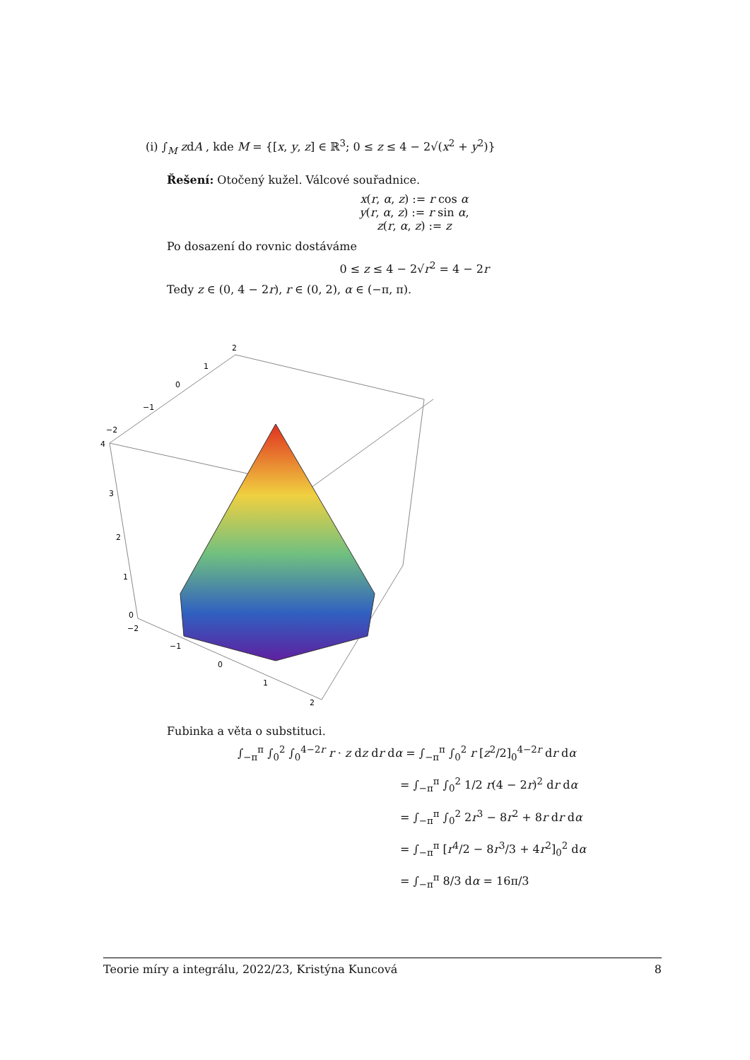(i) ∫<sub>M</sub> zdA , kde M = {[x, y, z] ∈ ℝ<sup>3</sup>; 0 ≤ z ≤ 4 − 2√(x<sup>2</sup> + y<sup>2</sup>)}
Řešení: Otočený kužel. Válcové souřadnice.
x(r, α, z) := r cos α
y(r, α, z) := r sin α,
z(r, α, z) := z
Po dosazení do rovnic dostáváme
0 ≤ z ≤ 4 − 2√r<sup>2</sup> = 4 − 2r
Tedy z ∈ (0, 4 − 2r), r ∈ (0, 2), α ∈ (−π, π).
2
1
0
−1
−2
4
3
2
1
0
−2
−1
0
1
2
Fubinka a věta o substituci.
∫<sub>−π</sub><sup>π</sup> ∫<sub>0</sub><sup>2</sup> ∫<sub>0</sub><sup>4−2r</sup> r · z dz dr dα = ∫<sub>−π</sub><sup>π</sup> ∫<sub>0</sub><sup>2</sup> r [z<sup>2</sup>/2]<sub>0</sub><sup>4−2r</sup> dr dα
= ∫<sub>−π</sub><sup>π</sup> ∫<sub>0</sub><sup>2</sup> 1/2 r(4 − 2r)<sup>2</sup> dr dα
= ∫<sub>−π</sub><sup>π</sup> ∫<sub>0</sub><sup>2</sup> 2r<sup>3</sup> − 8r<sup>2</sup> + 8r dr dα
= ∫<sub>−π</sub><sup>π</sup> [r<sup>4</sup>/2 − 8r<sup>3</sup>/3 + 4r<sup>2</sup>]<sub>0</sub><sup>2</sup> dα
= ∫<sub>−π</sub><sup>π</sup> 8/3 dα = 16π/3
Teorie míry a integrálu, 2022/23, Kristýna Kuncová 8